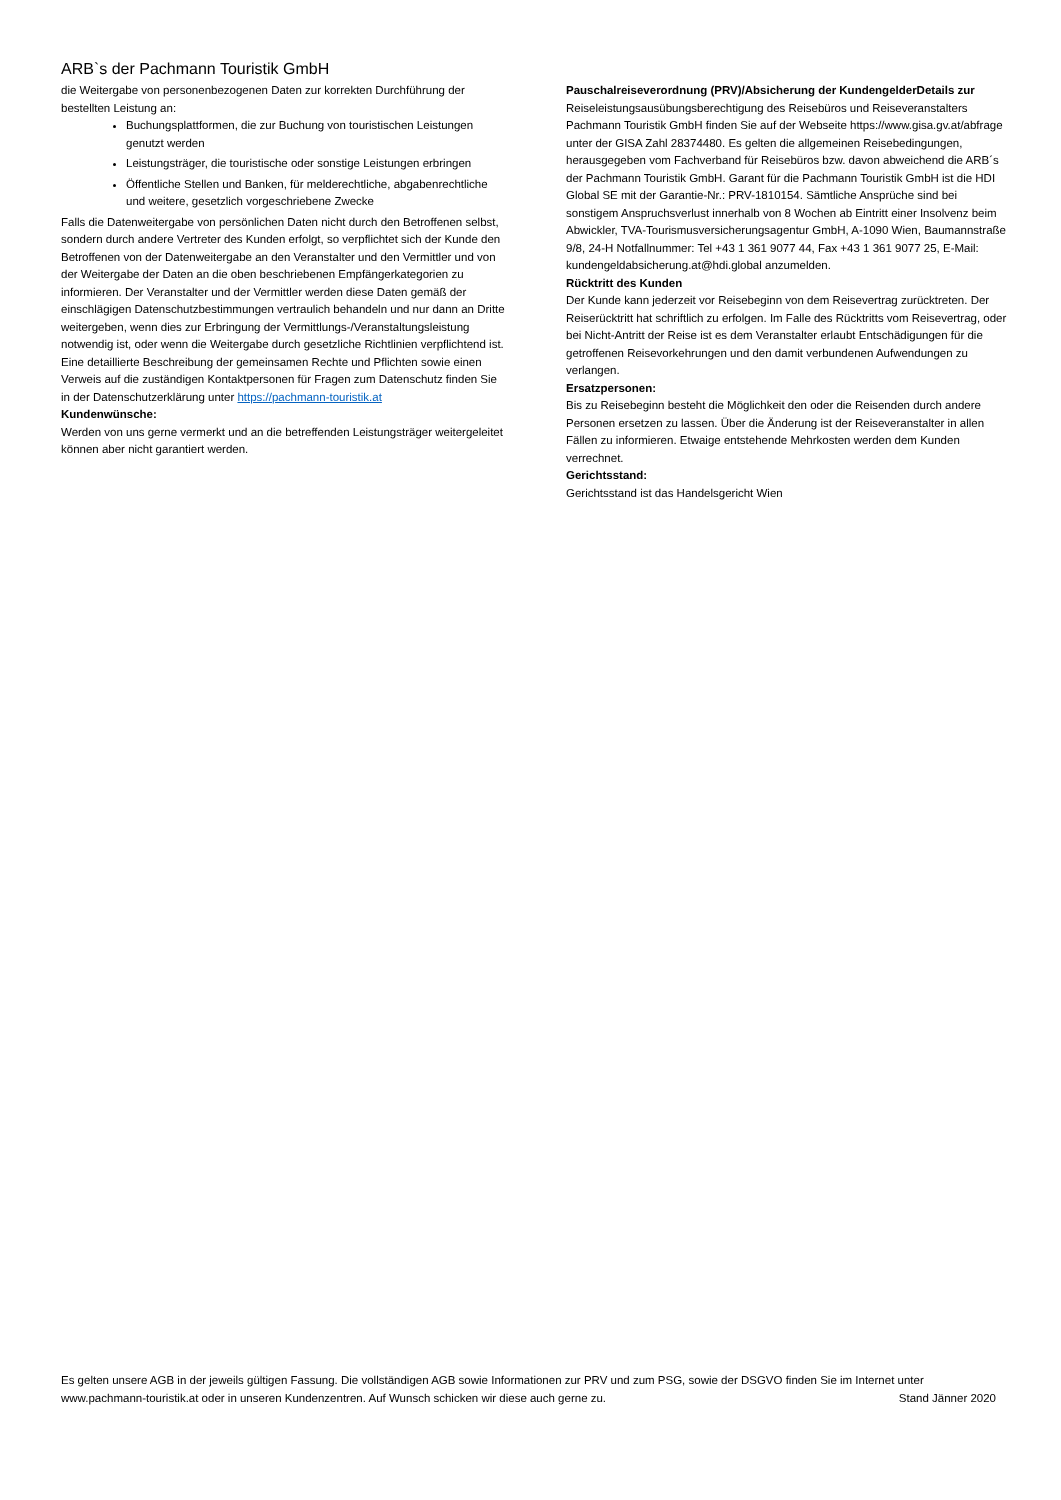ARB`s der Pachmann Touristik GmbH
die Weitergabe von personenbezogenen Daten zur korrekten Durchführung der bestellten Leistung an:
Buchungsplattformen, die zur Buchung von touristischen Leistungen genutzt werden
Leistungsträger, die touristische oder sonstige Leistungen erbringen
Öffentliche Stellen und Banken, für melderechtliche, abgabenrechtliche und weitere, gesetzlich vorgeschriebene Zwecke
Falls die Datenweitergabe von persönlichen Daten nicht durch den Betroffenen selbst, sondern durch andere Vertreter des Kunden erfolgt, so verpflichtet sich der Kunde den Betroffenen von der Datenweitergabe an den Veranstalter und den Vermittler und von der Weitergabe der Daten an die oben beschriebenen Empfängerkategorien zu informieren. Der Veranstalter und der Vermittler werden diese Daten gemäß der einschlägigen Datenschutzbestimmungen vertraulich behandeln und nur dann an Dritte weitergeben, wenn dies zur Erbringung der Vermittlungs-/Veranstaltungsleistung notwendig ist, oder wenn die Weitergabe durch gesetzliche Richtlinien verpflichtend ist. Eine detaillierte Beschreibung der gemeinsamen Rechte und Pflichten sowie einen Verweis auf die zuständigen Kontaktpersonen für Fragen zum Datenschutz finden Sie in der Datenschutzerklärung unter https://pachmann-touristik.at
Kundenwünsche:
Werden von uns gerne vermerkt und an die betreffenden Leistungsträger weitergeleitet können aber nicht garantiert werden.
Pauschalreiseverordnung (PRV)/Absicherung der KundengelderDetails zur Reiseleistungsausübungsberechtigung des Reisebüros und Reiseveranstalters Pachmann Touristik GmbH finden Sie auf der Webseite https://www.gisa.gv.at/abfrage unter der GISA Zahl 28374480. Es gelten die allgemeinen Reisebedingungen, herausgegeben vom Fachverband für Reisebüros bzw. davon abweichend die ARB´s der Pachmann Touristik GmbH. Garant für die Pachmann Touristik GmbH ist die HDI Global SE mit der Garantie-Nr.: PRV-1810154. Sämtliche Ansprüche sind bei sonstigem Anspruchsverlust innerhalb von 8 Wochen ab Eintritt einer Insolvenz beim Abwickler, TVA-Tourismusversicherungsagentur GmbH, A-1090 Wien, Baumannstraße 9/8, 24-H Notfallnummer: Tel +43 1 361 9077 44, Fax +43 1 361 9077 25, E-Mail: kundengeldabsicherung.at@hdi.global anzumelden.
Rücktritt des Kunden
Der Kunde kann jederzeit vor Reisebeginn von dem Reisevertrag zurücktreten. Der Reiserücktritt hat schriftlich zu erfolgen. Im Falle des Rücktritts vom Reisevertrag, oder bei Nicht-Antritt der Reise ist es dem Veranstalter erlaubt Entschädigungen für die getroffenen Reisevorkehrungen und den damit verbundenen Aufwendungen zu verlangen.
Ersatzpersonen:
Bis zu Reisebeginn besteht die Möglichkeit den oder die Reisenden durch andere Personen ersetzen zu lassen. Über die Änderung ist der Reiseveranstalter in allen Fällen zu informieren. Etwaige entstehende Mehrkosten werden dem Kunden verrechnet.
Gerichtsstand:
Gerichtsstand ist das Handelsgericht Wien
Es gelten unsere AGB in der jeweils gültigen Fassung. Die vollständigen AGB sowie Informationen zur PRV und zum PSG, sowie der DSGVO finden Sie im Internet unter www.pachmann-touristik.at oder in unseren Kundenzentren. Auf Wunsch schicken wir diese auch gerne zu. Stand Jänner 2020